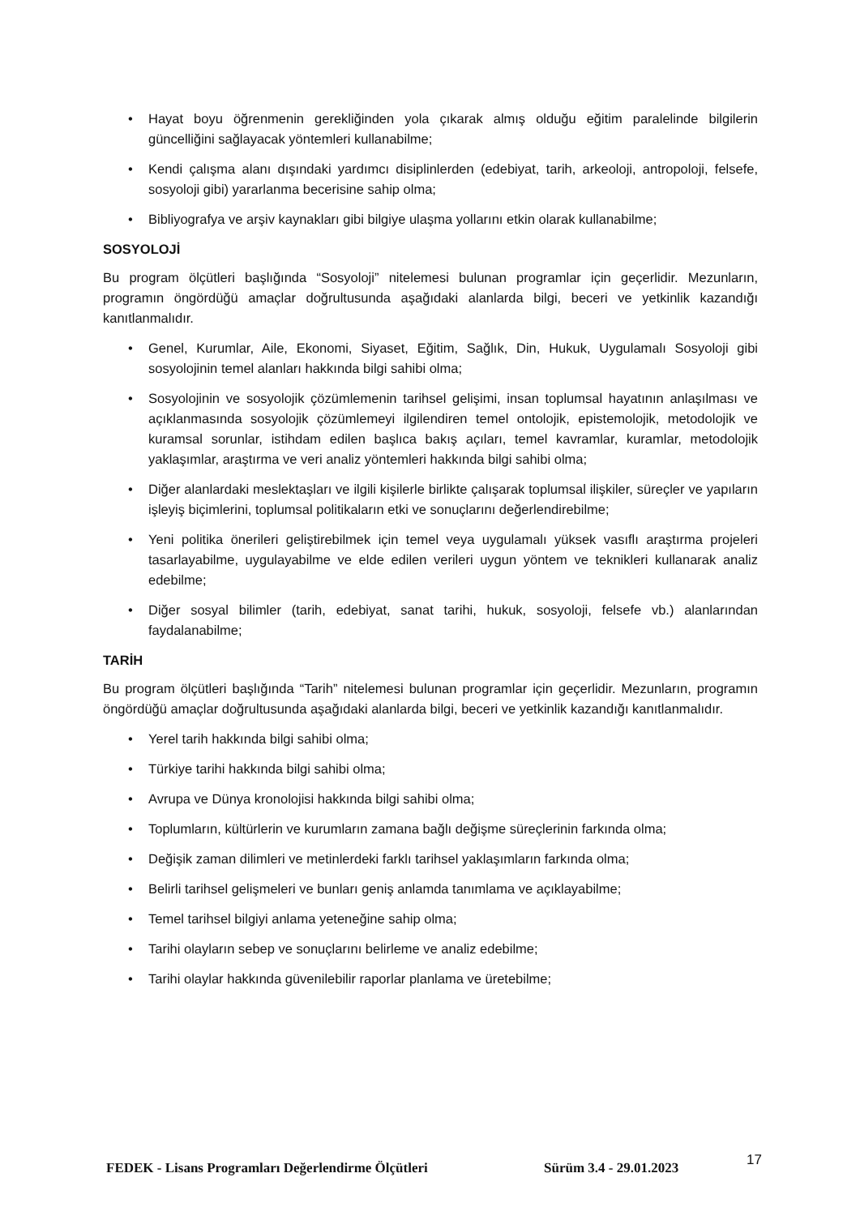• Hayat boyu öğrenmenin gerekliğinden yola çıkarak almış olduğu eğitim paralelinde bilgilerin güncelliğini sağlayacak yöntemleri kullanabilme;
• Kendi çalışma alanı dışındaki yardımcı disiplinlerden (edebiyat, tarih, arkeoloji, antropoloji, felsefe, sosyoloji gibi) yararlanma becerisine sahip olma;
• Bibliyografya ve arşiv kaynakları gibi bilgiye ulaşma yollarını etkin olarak kullanabilme;
SOSYOLOJİ
Bu program ölçütleri başlığında “Sosyoloji” nitelemesi bulunan programlar için geçerlidir. Mezunların, programın öngördüğü amaçlar doğrultusunda aşağıdaki alanlarda bilgi, beceri ve yetkinlik kazandığı kanıtlanmalıdır.
• Genel, Kurumlar, Aile, Ekonomi, Siyaset, Eğitim, Sağlık, Din, Hukuk, Uygulamalı Sosyoloji gibi sosyolojinin temel alanları hakkında bilgi sahibi olma;
• Sosyolojinin ve sosyolojik çözümlemenin tarihsel gelişimi, insan toplumsal hayatının anlaşılması ve açıklanmasında sosyolojik çözümlemeyi ilgilendiren temel ontolojik, epistemolojik, metodolojik ve kuramsal sorunlar, istihdam edilen başlıca bakış açıları, temel kavramlar, kuramlar, metodolojik yaklaşımlar, araştırma ve veri analiz yöntemleri hakkında bilgi sahibi olma;
• Diğer alanlardaki meslektaşları ve ilgili kişilerle birlikte çalışarak toplumsal ilişkiler, süreçler ve yapıların işleyiş biçimlerini, toplumsal politikaların etki ve sonuçlarını değerlendirebilme;
• Yeni politika önerileri geliştirebilmek için temel veya uygulamalı yüksek vasıflı araştırma projeleri tasarlayabilme, uygulayabilme ve elde edilen verileri uygun yöntem ve teknikleri kullanarak analiz edebilme;
• Diğer sosyal bilimler (tarih, edebiyat, sanat tarihi, hukuk, sosyoloji, felsefe vb.) alanlarından faydalanabilme;
TARİH
Bu program ölçütleri başlığında “Tarih” nitelemesi bulunan programlar için geçerlidir. Mezunların, programın öngördüğü amaçlar doğrultusunda aşağıdaki alanlarda bilgi, beceri ve yetkinlik kazandığı kanıtlanmalıdır.
• Yerel tarih hakkında bilgi sahibi olma;
• Türkiye tarihi hakkında bilgi sahibi olma;
• Avrupa ve Dünya kronolojisi hakkında bilgi sahibi olma;
• Toplumların, kültürlerin ve kurumların zamana bağlı değişme süreçlerinin farkında olma;
• Değişik zaman dilimleri ve metinlerdeki farklı tarihsel yaklaşımların farkında olma;
• Belirli tarihsel gelişmeleri ve bunları geniş anlamda tanımlama ve açıklayabilme;
• Temel tarihsel bilgiyi anlama yeteneğine sahip olma;
• Tarihi olayların sebep ve sonuçlarını belirleme ve analiz edebilme;
• Tarihi olaylar hakkında güvenilebilir raporlar planlama ve üretebilme;
FEDEK - Lisans Programları Değerlendirme Ölçütleri Sürüm 3.4 - 29.01.2023 17